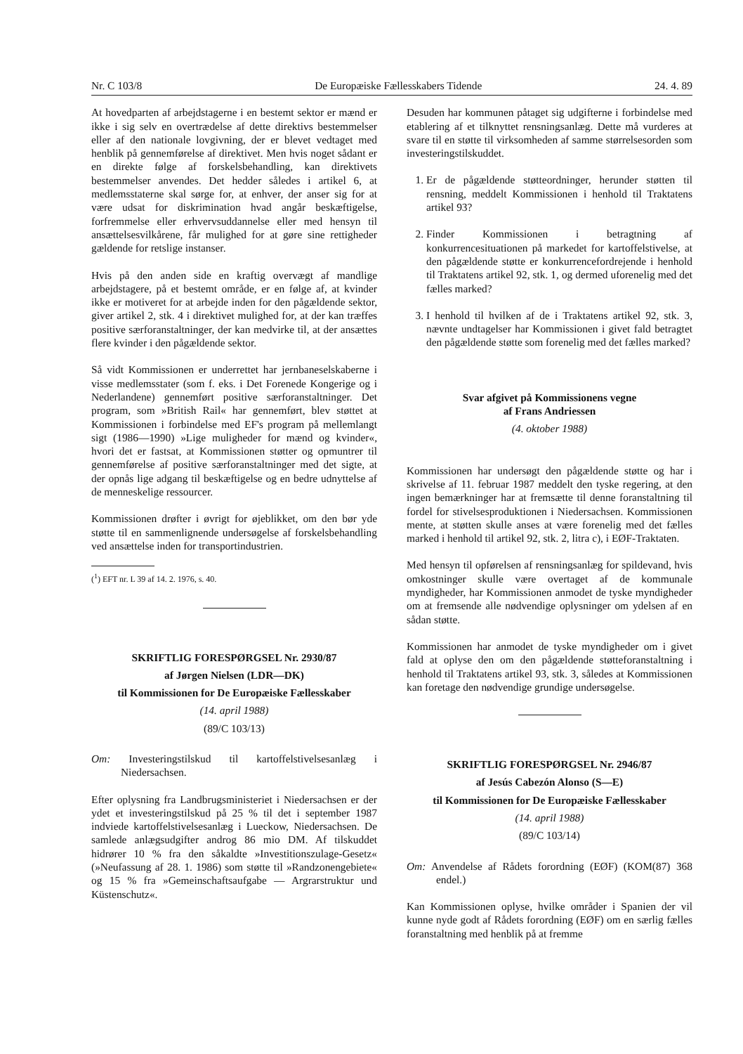Nr. C 103/8 De Europæiske Fællesskabers Tidende 24. 4. 89
At hovedparten af arbejdstagerne i en bestemt sektor er mænd er ikke i sig selv en overtrædelse af dette direktivs bestemmelser eller af den nationale lovgivning, der er blevet vedtaget med henblik på gennemførelse af direktivet. Men hvis noget sådant er en direkte følge af forskelsbehandling, kan direktivets bestemmelser anvendes. Det hedder således i artikel 6, at medlemsstaterne skal sørge for, at enhver, der anser sig for at være udsat for diskrimination hvad angår beskæftigelse, forfremmelse eller erhvervsuddannelse eller med hensyn til ansættelsesvilkårene, får mulighed for at gøre sine rettigheder gældende for retslige instanser.
Hvis på den anden side en kraftig overvægt af mandlige arbejdstagere, på et bestemt område, er en følge af, at kvinder ikke er motiveret for at arbejde inden for den pågældende sektor, giver artikel 2, stk. 4 i direktivet mulighed for, at der kan træffes positive særforanstaltninger, der kan medvirke til, at der ansættes flere kvinder i den pågældende sektor.
Så vidt Kommissionen er underrettet har jernbaneselskaberne i visse medlemsstater (som f. eks. i Det Forenede Kongerige og i Nederlandene) gennemført positive særforanstaltninger. Det program, som »British Rail« har gennemført, blev støttet at Kommissionen i forbindelse med EF's program på mellemlangt sigt (1986—1990) »Lige muligheder for mænd og kvinder«, hvori det er fastsat, at Kommissionen støtter og opmuntrer til gennemførelse af positive særforanstaltninger med det sigte, at der opnås lige adgang til beskæftigelse og en bedre udnyttelse af de menneskelige ressourcer.
Kommissionen drøfter i øvrigt for øjeblikket, om den bør yde støtte til en sammenlignende undersøgelse af forskelsbehandling ved ansættelse inden for transportindustrien.
(<sup>1</sup>) EFT nr. L 39 af 14. 2. 1976, s. 40.
SKRIFTLIG FORESPØRGSEL Nr. 2930/87
af Jørgen Nielsen (LDR—DK)
til Kommissionen for De Europæiske Fællesskaber
(14. april 1988)
(89/C 103/13)
Om: Investeringstilskud til kartoffelstivelsesanlæg i Niedersachsen.
Efter oplysning fra Landbrugsministeriet i Niedersachsen er der ydet et investeringstilskud på 25 % til det i september 1987 indviede kartoffelstivelsesanlæg i Lueckow, Niedersachsen. De samlede anlægsudgifter androg 86 mio DM. Af tilskuddet hidrører 10 % fra den såkaldte »Investitionszulage-Gesetz« (»Neufassung af 28. 1. 1986) som støtte til »Randzonengebiete« og 15 % fra »Gemeinschaftsaufgabe — Argrarstruktur und Küstenschutz«.
Desuden har kommunen påtaget sig udgifterne i forbindelse med etablering af et tilknyttet rensningsanlæg. Dette må vurderes at svare til en støtte til virksomheden af samme størrelsesorden som investeringstilskuddet.
1. Er de pågældende støtteordninger, herunder støtten til rensning, meddelt Kommissionen i henhold til Traktatens artikel 93?
2. Finder Kommissionen i betragtning af konkurrencesituationen på markedet for kartoffelstivelse, at den pågældende støtte er konkurrencefordrejende i henhold til Traktatens artikel 92, stk. 1, og dermed uforenelig med det fælles marked?
3. I henhold til hvilken af de i Traktatens artikel 92, stk. 3, nævnte undtagelser har Kommissionen i givet fald betragtet den pågældende støtte som forenelig med det fælles marked?
Svar afgivet på Kommissionens vegne
af Frans Andriessen
(4. oktober 1988)
Kommissionen har undersøgt den pågældende støtte og har i skrivelse af 11. februar 1987 meddelt den tyske regering, at den ingen bemærkninger har at fremsætte til denne foranstaltning til fordel for stivelsesproduktionen i Niedersachsen. Kommissionen mente, at støtten skulle anses at være forenelig med det fælles marked i henhold til artikel 92, stk. 2, litra c), i EØF-Traktaten.
Med hensyn til opførelsen af rensningsanlæg for spildevand, hvis omkostninger skulle være overtaget af de kommunale myndigheder, har Kommissionen anmodet de tyske myndigheder om at fremsende alle nødvendige oplysninger om ydelsen af en sådan støtte.
Kommissionen har anmodet de tyske myndigheder om i givet fald at oplyse den om den pågældende støtteforanstaltning i henhold til Traktatens artikel 93, stk. 3, således at Kommissionen kan foretage den nødvendige grundige undersøgelse.
SKRIFTLIG FORESPØRGSEL Nr. 2946/87
af Jesús Cabezón Alonso (S—E)
til Kommissionen for De Europæiske Fællesskaber
(14. april 1988)
(89/C 103/14)
Om: Anvendelse af Rådets forordning (EØF) (KOM(87) 368 endel.)
Kan Kommissionen oplyse, hvilke områder i Spanien der vil kunne nyde godt af Rådets forordning (EØF) om en særlig fælles foranstaltning med henblik på at fremme